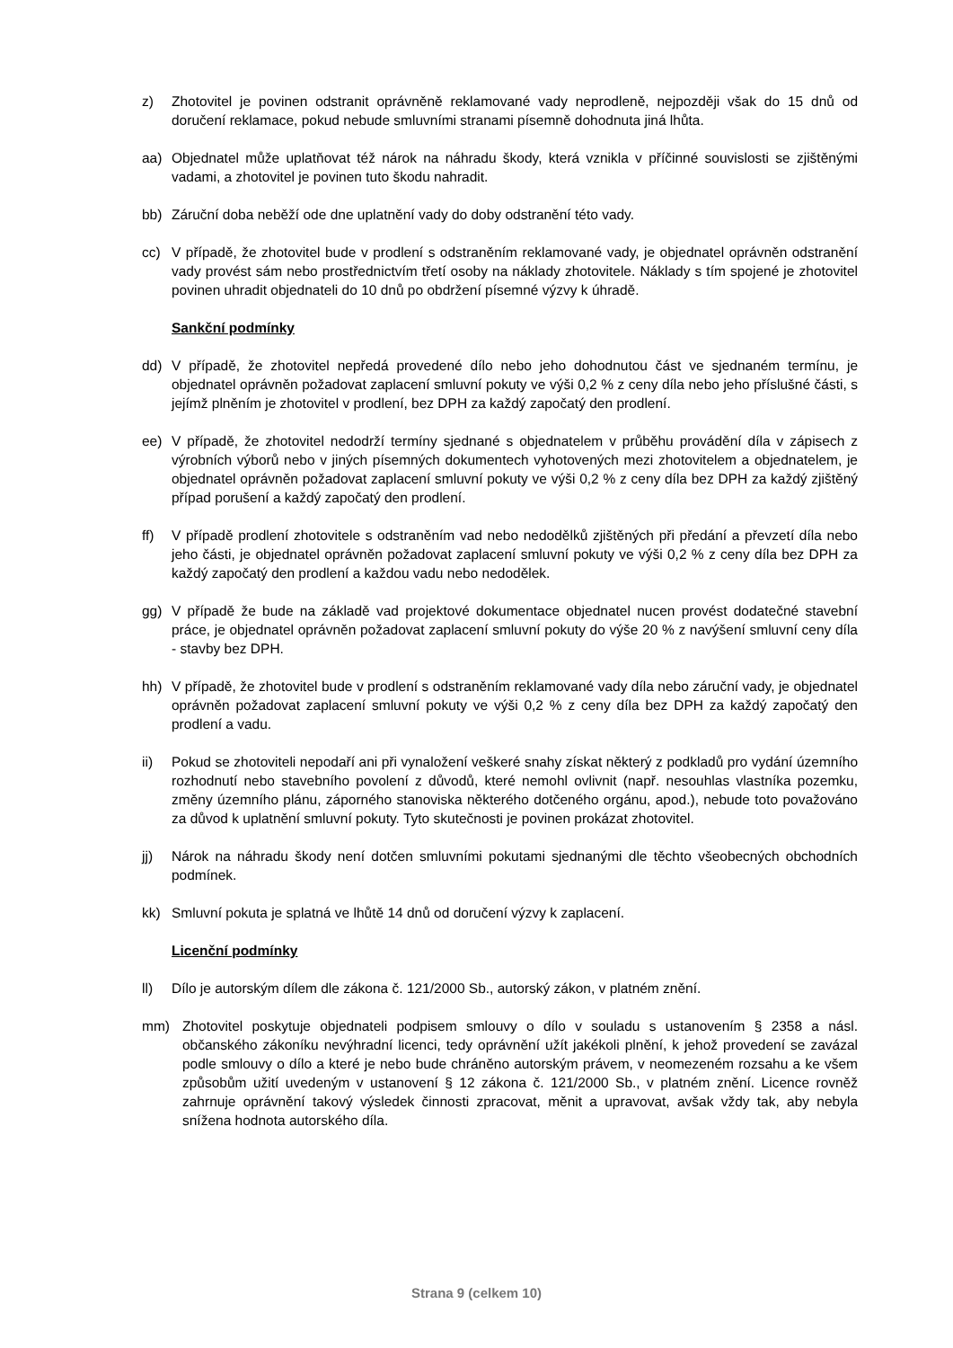z) Zhotovitel je povinen odstranit oprávněně reklamované vady neprodleně, nejpozději však do 15 dnů od doručení reklamace, pokud nebude smluvními stranami písemně dohodnuta jiná lhůta.
aa) Objednatel může uplatňovat též nárok na náhradu škody, která vznikla v příčinné souvislosti se zjištěnými vadami, a zhotovitel je povinen tuto škodu nahradit.
bb) Záruční doba neběží ode dne uplatnění vady do doby odstranění této vady.
cc) V případě, že zhotovitel bude v prodlení s odstraněním reklamované vady, je objednatel oprávněn odstranění vady provést sám nebo prostřednictvím třetí osoby na náklady zhotovitele. Náklady s tím spojené je zhotovitel povinen uhradit objednateli do 10 dnů po obdržení písemné výzvy k úhradě.
Sankční podmínky
dd) V případě, že zhotovitel nepředá provedené dílo nebo jeho dohodnutou část ve sjednaném termínu, je objednatel oprávněn požadovat zaplacení smluvní pokuty ve výši 0,2 % z ceny díla nebo jeho příslušné části, s jejímž plněním je zhotovitel v prodlení, bez DPH za každý započatý den prodlení.
ee) V případě, že zhotovitel nedodrží termíny sjednané s objednatelem v průběhu provádění díla v zápisech z výrobních výborů nebo v jiných písemných dokumentech vyhotovených mezi zhotovitelem a objednatelem, je objednatel oprávněn požadovat zaplacení smluvní pokuty ve výši 0,2 % z ceny díla bez DPH za každý zjištěný případ porušení a každý započatý den prodlení.
ff) V případě prodlení zhotovitele s odstraněním vad nebo nedodělků zjištěných při předání a převzetí díla nebo jeho části, je objednatel oprávněn požadovat zaplacení smluvní pokuty ve výši 0,2 % z ceny díla bez DPH za každý započatý den prodlení a každou vadu nebo nedodělek.
gg) V případě že bude na základě vad projektové dokumentace objednatel nucen provést dodatečné stavební práce, je objednatel oprávněn požadovat zaplacení smluvní pokuty do výše 20 % z navýšení smluvní ceny díla - stavby bez DPH.
hh) V případě, že zhotovitel bude v prodlení s odstraněním reklamované vady díla nebo záruční vady, je objednatel oprávněn požadovat zaplacení smluvní pokuty ve výši 0,2 % z ceny díla bez DPH za každý započatý den prodlení a vadu.
ii) Pokud se zhotoviteli nepodaří ani při vynaložení veškeré snahy získat některý z podkladů pro vydání územního rozhodnutí nebo stavebního povolení z důvodů, které nemohl ovlivnit (např. nesouhlas vlastníka pozemku, změny územního plánu, záporného stanoviska některého dotčeného orgánu, apod.), nebude toto považováno za důvod k uplatnění smluvní pokuty. Tyto skutečnosti je povinen prokázat zhotovitel.
jj) Nárok na náhradu škody není dotčen smluvními pokutami sjednanými dle těchto všeobecných obchodních podmínek.
kk) Smluvní pokuta je splatná ve lhůtě 14 dnů od doručení výzvy k zaplacení.
Licenční podmínky
ll) Dílo je autorským dílem dle zákona č. 121/2000 Sb., autorský zákon, v platném znění.
mm) Zhotovitel poskytuje objednateli podpisem smlouvy o dílo v souladu s ustanovením § 2358 a násl. občanského zákoníku nevýhradní licenci, tedy oprávnění užít jakékoli plnění, k jehož provedení se zavázal podle smlouvy o dílo a které je nebo bude chráněno autorským právem, v neomezeném rozsahu a ke všem způsobům užití uvedeným v ustanovení § 12 zákona č. 121/2000 Sb., v platném znění. Licence rovněž zahrnuje oprávnění takový výsledek činnosti zpracovat, měnit a upravovat, avšak vždy tak, aby nebyla snížena hodnota autorského díla.
Strana 9 (celkem 10)